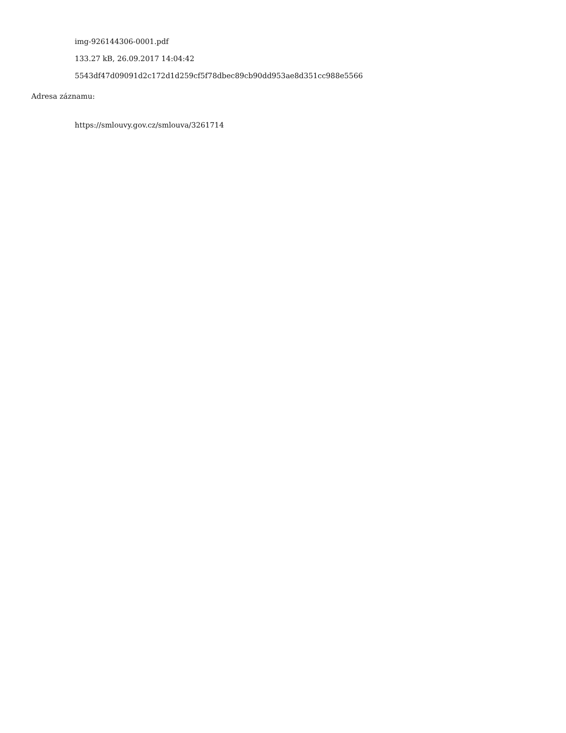img-926144306-0001.pdf
133.27 kB, 26.09.2017 14:04:42
5543df47d09091d2c172d1d259cf5f78dbec89cb90dd953ae8d351cc988e5566
Adresa záznamu:
https://smlouvy.gov.cz/smlouva/3261714